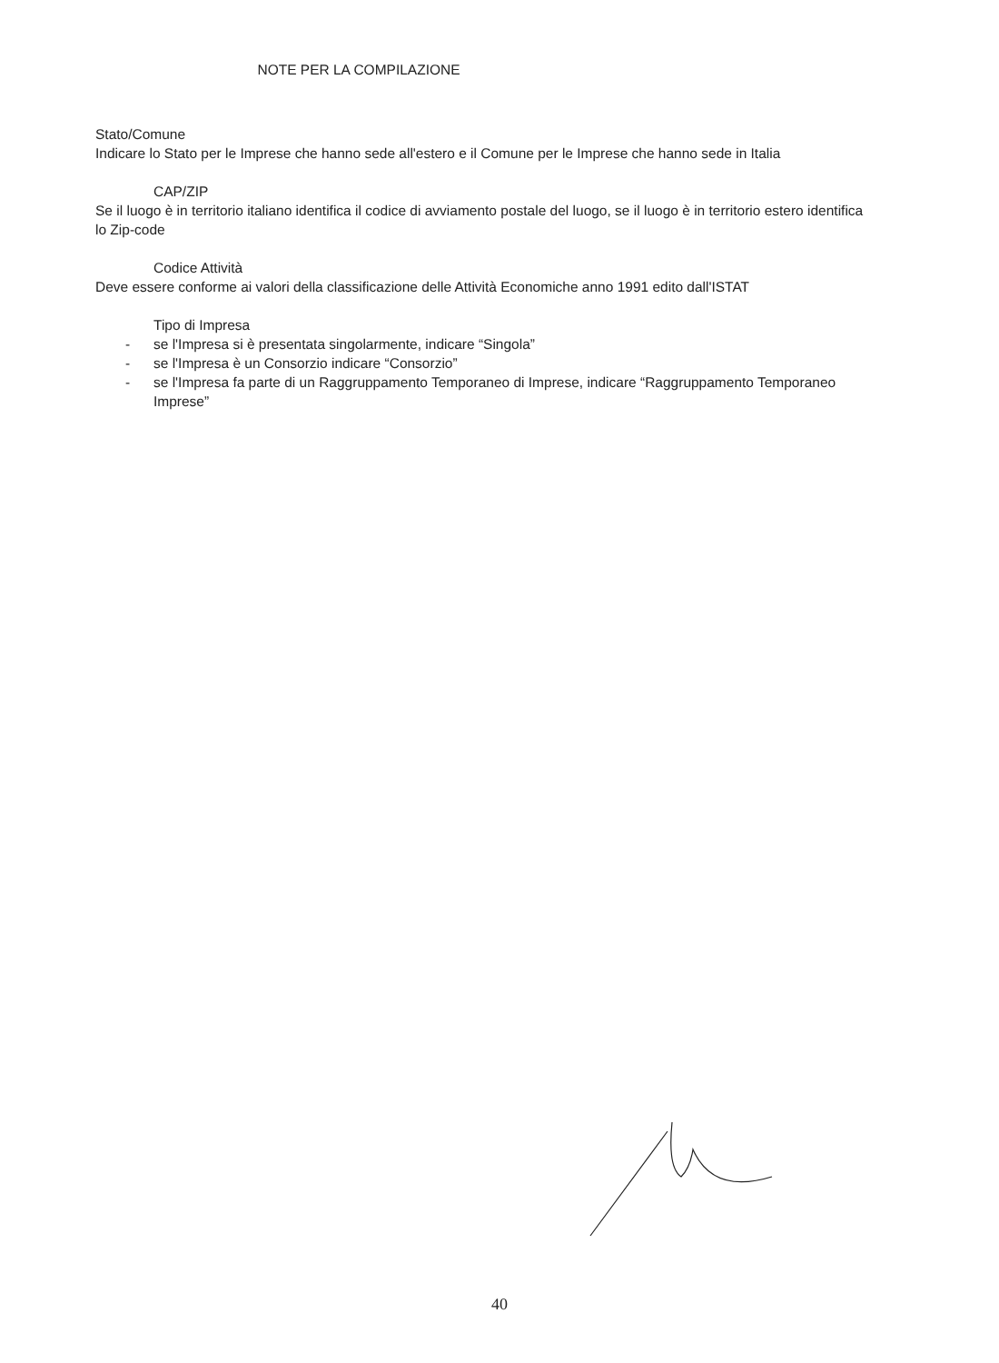NOTE PER LA COMPILAZIONE
Stato/Comune
Indicare lo Stato per le Imprese che hanno sede all'estero e il Comune per le Imprese che hanno sede in Italia
CAP/ZIP
Se il luogo è in territorio italiano identifica il codice di avviamento postale del luogo, se il luogo è in territorio estero identifica lo Zip-code
Codice Attività
Deve essere conforme ai valori della classificazione delle Attività Economiche anno 1991 edito dall'ISTAT
Tipo di Impresa
- se l'Impresa si è presentata singolarmente, indicare “Singola”
- se l'Impresa è un Consorzio indicare “Consorzio”
- se l'Impresa fa parte di un Raggruppamento Temporaneo di Imprese, indicare “Raggruppamento Temporaneo Imprese”
40